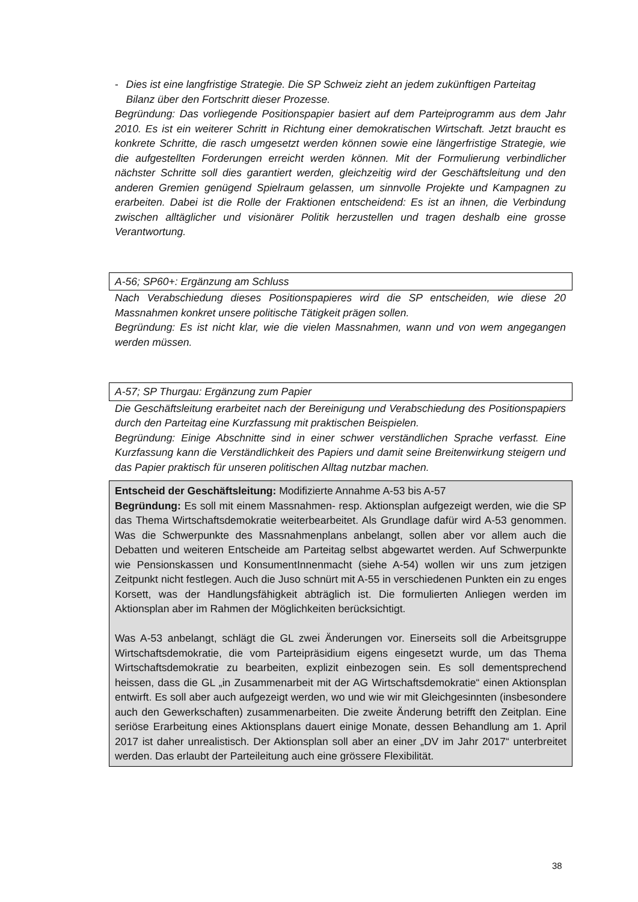- Dies ist eine langfristige Strategie. Die SP Schweiz zieht an jedem zukünftigen Parteitag Bilanz über den Fortschritt dieser Prozesse.
Begründung: Das vorliegende Positionspapier basiert auf dem Parteiprogramm aus dem Jahr 2010. Es ist ein weiterer Schritt in Richtung einer demokratischen Wirtschaft. Jetzt braucht es konkrete Schritte, die rasch umgesetzt werden können sowie eine längerfristige Strategie, wie die aufgestellten Forderungen erreicht werden können. Mit der Formulierung verbindlicher nächster Schritte soll dies garantiert werden, gleichzeitig wird der Geschäftsleitung und den anderen Gremien genügend Spielraum gelassen, um sinnvolle Projekte und Kampagnen zu erarbeiten. Dabei ist die Rolle der Fraktionen entscheidend: Es ist an ihnen, die Verbindung zwischen alltäglicher und visionärer Politik herzustellen und tragen deshalb eine grosse Verantwortung.
A-56; SP60+: Ergänzung am Schluss
Nach Verabschiedung dieses Positionspapieres wird die SP entscheiden, wie diese 20 Massnahmen konkret unsere politische Tätigkeit prägen sollen.
Begründung: Es ist nicht klar, wie die vielen Massnahmen, wann und von wem angegangen werden müssen.
A-57; SP Thurgau: Ergänzung zum Papier
Die Geschäftsleitung erarbeitet nach der Bereinigung und Verabschiedung des Positionspapiers durch den Parteitag eine Kurzfassung mit praktischen Beispielen.
Begründung: Einige Abschnitte sind in einer schwer verständlichen Sprache verfasst. Eine Kurzfassung kann die Verständlichkeit des Papiers und damit seine Breitenwirkung steigern und das Papier praktisch für unseren politischen Alltag nutzbar machen.
Entscheid der Geschäftsleitung: Modifizierte Annahme A-53 bis A-57
Begründung: Es soll mit einem Massnahmen- resp. Aktionsplan aufgezeigt werden, wie die SP das Thema Wirtschaftsdemokratie weiterbearbeitet. Als Grundlage dafür wird A-53 genommen. Was die Schwerpunkte des Massnahmenplans anbelangt, sollen aber vor allem auch die Debatten und weiteren Entscheide am Parteitag selbst abgewartet werden. Auf Schwerpunkte wie Pensionskassen und KonsumentInnenmacht (siehe A-54) wollen wir uns zum jetzigen Zeitpunkt nicht festlegen. Auch die Juso schnürt mit A-55 in verschiedenen Punkten ein zu enges Korsett, was der Handlungsfähigkeit abträglich ist. Die formulierten Anliegen werden im Aktionsplan aber im Rahmen der Möglichkeiten berücksichtigt.
Was A-53 anbelangt, schlägt die GL zwei Änderungen vor. Einerseits soll die Arbeitsgruppe Wirtschaftsdemokratie, die vom Parteipräsidium eigens eingesetzt wurde, um das Thema Wirtschaftsdemokratie zu bearbeiten, explizit einbezogen sein. Es soll dementsprechend heissen, dass die GL „in Zusammenarbeit mit der AG Wirtschaftsdemokratie“ einen Aktionsplan entwirft. Es soll aber auch aufgezeigt werden, wo und wie wir mit Gleichgesinnten (insbesondere auch den Gewerkschaften) zusammenarbeiten. Die zweite Änderung betrifft den Zeitplan. Eine seriöse Erarbeitung eines Aktionsplans dauert einige Monate, dessen Behandlung am 1. April 2017 ist daher unrealistisch. Der Aktionsplan soll aber an einer „DV im Jahr 2017“ unterbreitet werden. Das erlaubt der Parteileitung auch eine grössere Flexibilität.
38